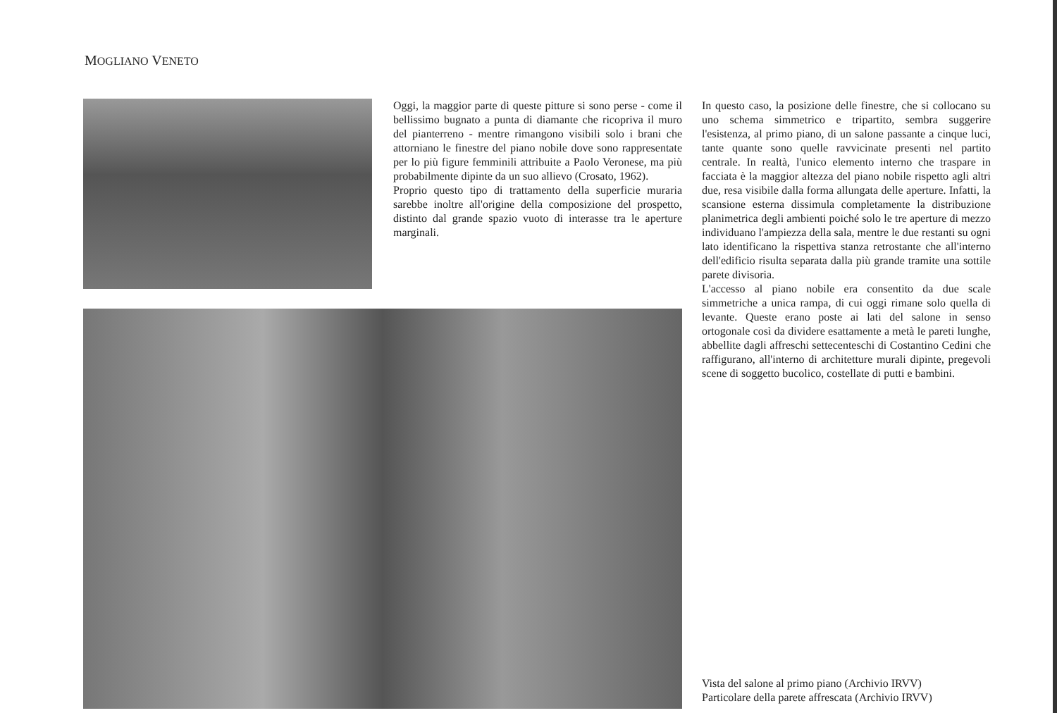MOGLIANO VENETO
Oggi, la maggior parte di queste pitture si sono perse - come il bellissimo bugnato a punta di diamante che ricopriva il muro del pianterreno - mentre rimangono visibili solo i brani che attorniano le finestre del piano nobile dove sono rappresentate per lo più figure femminili attribuite a Paolo Veronese, ma più probabilmente dipinte da un suo allievo (Crosato, 1962).
Proprio questo tipo di trattamento della superficie muraria sarebbe inoltre all'origine della composizione del prospetto, distinto dal grande spazio vuoto di interasse tra le aperture marginali.
In questo caso, la posizione delle finestre, che si collocano su uno schema simmetrico e tripartito, sembra suggerire l'esistenza, al primo piano, di un salone passante a cinque luci, tante quante sono quelle ravvicinate presenti nel partito centrale. In realtà, l'unico elemento interno che traspare in facciata è la maggior altezza del piano nobile rispetto agli altri due, resa visibile dalla forma allungata delle aperture. Infatti, la scansione esterna dissimula completamente la distribuzione planimetrica degli ambienti poiché solo le tre aperture di mezzo individuano l'ampiezza della sala, mentre le due restanti su ogni lato identificano la rispettiva stanza retrostante che all'interno dell'edificio risulta separata dalla più grande tramite una sottile parete divisoria.
L'accesso al piano nobile era consentito da due scale simmetriche a unica rampa, di cui oggi rimane solo quella di levante. Queste erano poste ai lati del salone in senso ortogonale così da dividere esattamente a metà le pareti lunghe, abbellite dagli affreschi settecenteschi di Costantino Cedini che raffigurano, all'interno di architetture murali dipinte, pregevoli scene di soggetto bucolico, costellate di putti e bambini.
Vista del salone al primo piano (Archivio IRVV)
Particolare della parete affrescata (Archivio IRVV)